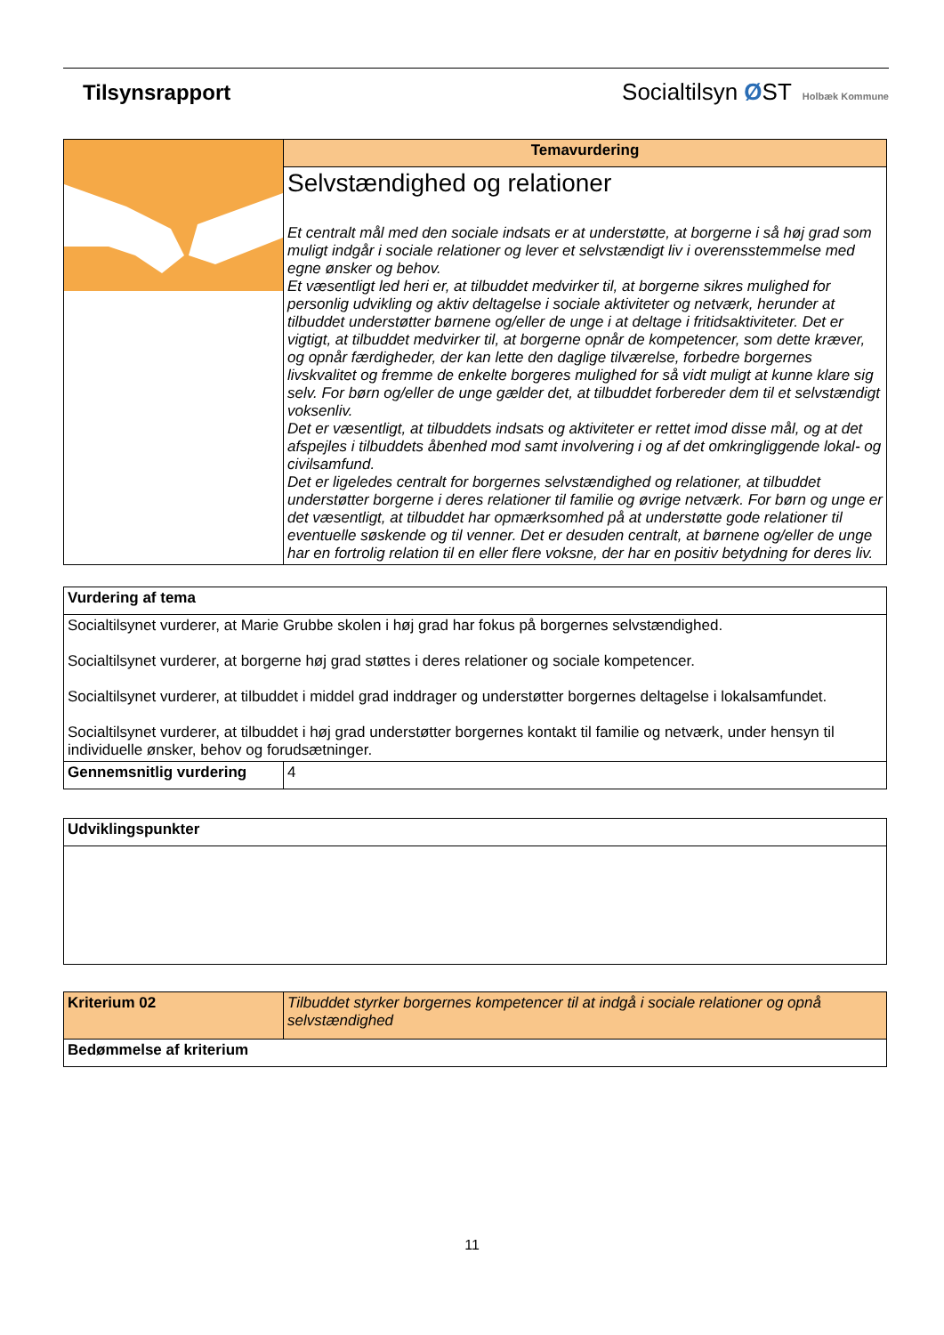Tilsynsrapport Socialtilsyn ØST Holbæk Kommune
| | Temavurdering |
| | Selvstændighed og relationer Et centralt mål med den sociale indsats er at understøtte, at borgerne i så høj grad som muligt indgår i sociale relationer og lever et selvstændigt liv i overensstemmelse med egne ønsker og behov. Et væsentligt led heri er, at tilbuddet medvirker til, at borgerne sikres mulighed for personlig udvikling og aktiv deltagelse i sociale aktiviteter og netværk, herunder at tilbuddet understøtter børnene og/eller de unge i at deltage i fritidsaktiviteter. Det er vigtigt, at tilbuddet medvirker til, at borgerne opnår de kompetencer, som dette kræver, og opnår færdigheder, der kan lette den daglige tilværelse, forbedre borgernes livskvalitet og fremme de enkelte borgeres mulighed for så vidt muligt at kunne klare sig selv. For børn og/eller de unge gælder det, at tilbuddet forbereder dem til et selvstændigt voksenliv. Det er væsentligt, at tilbuddets indsats og aktiviteter er rettet imod disse mål, og at det afspejles i tilbuddets åbenhed mod samt involvering i og af det omkringliggende lokal- og civilsamfund. Det er ligeledes centralt for borgernes selvstændighed og relationer, at tilbuddet understøtter borgerne i deres relationer til familie og øvrige netværk. For børn og unge er det væsentligt, at tilbuddet har opmærksomhed på at understøtte gode relationer til eventuelle søskende og til venner. Det er desuden centralt, at børnene og/eller de unge har en fortrolig relation til en eller flere voksne, der har en positiv betydning for deres liv. |
| Vurdering af tema | |
| --- | --- |
| Socialtilsynet vurderer, at Marie Grubbe skolen i høj grad har fokus på borgernes selvstændighed. Socialtilsynet vurderer, at borgerne høj grad støttes i deres relationer og sociale kompetencer. Socialtilsynet vurderer, at tilbuddet i middel grad inddrager og understøtter borgernes deltagelse i lokalsamfundet. Socialtilsynet vurderer, at tilbuddet i høj grad understøtter borgernes kontakt til familie og netværk, under hensyn til individuelle ønsker, behov og forudsætninger. | |
| Gennemsnitlig vurdering | 4 |
| Udviklingspunkter |
| --- |
| Kriterium 02 | Tilbuddet styrker borgernes kompetencer til at indgå i sociale relationer og opnå selvstændighed |
| Bedømmelse af kriterium | |
11